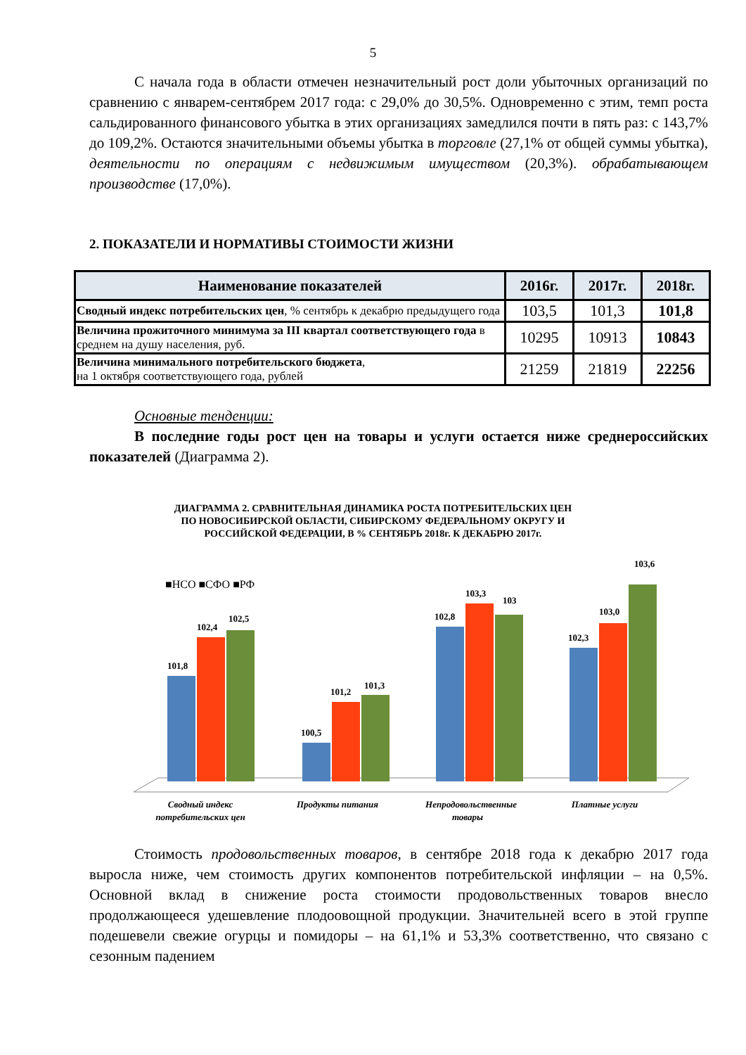5
С начала года в области отмечен незначительный рост доли убыточных организаций по сравнению с январем-сентябрем 2017 года: с 29,0% до 30,5%. Одновременно с этим, темп роста сальдированного финансового убытка в этих организациях замедлился почти в пять раз: с 143,7% до 109,2%. Остаются значительными объемы убытка в торговле (27,1% от общей суммы убытка), деятельности по операциям с недвижимым имуществом (20,3%). обрабатывающем производстве (17,0%).
2. ПОКАЗАТЕЛИ И НОРМАТИВЫ СТОИМОСТИ ЖИЗНИ
| Наименование показателей | 2016г. | 2017г. | 2018г. |
| --- | --- | --- | --- |
| Сводный индекс потребительских цен , % сентябрь к декабрю предыдущего года | 103,5 | 101,3 | 101,8 |
| Величина прожиточного минимума за III квартал соответствующего года в среднем на душу населения, руб. | 10295 | 10913 | 10843 |
| Величина минимального потребительского бюджета , на 1 октября соответствующего года, рублей | 21259 | 21819 | 22256 |
Основные тенденции:
В последние годы рост цен на товары и услуги остается ниже среднероссийских показателей (Диаграмма 2).
ДИАГРАММА 2. СРАВНИТЕЛЬНАЯ ДИНАМИКА РОСТА ПОТРЕБИТЕЛЬСКИХ ЦЕН
ПО НОВОСИБИРСКОЙ ОБЛАСТИ, СИБИРСКОМУ ФЕДЕРАЛЬНОМУ ОКРУГУ И
РОССИЙСКОЙ ФЕДЕРАЦИИ, В % СЕНТЯБРЬ 2018г. К ДЕКАБРЮ 2017г.
■НСО ■СФО ■РФ
101,8
102,4
102,5
100,5
101,2
101,3
102,8
103,3
103
102,3
103,0
103,6
Сводный индекс
Продукты питания
Непродовольственные
Платные услуги
потребительских цен товары
Стоимость продовольственных товаров, в сентябре 2018 года к декабрю 2017 года выросла ниже, чем стоимость других компонентов потребительской инфляции – на 0,5%. Основной вклад в снижение роста стоимости продовольственных товаров внесло продолжающееся удешевление плодоовощной продукции. Значительней всего в этой группе подешевели свежие огурцы и помидоры – на 61,1% и 53,3% соответственно, что связано с сезонным падением